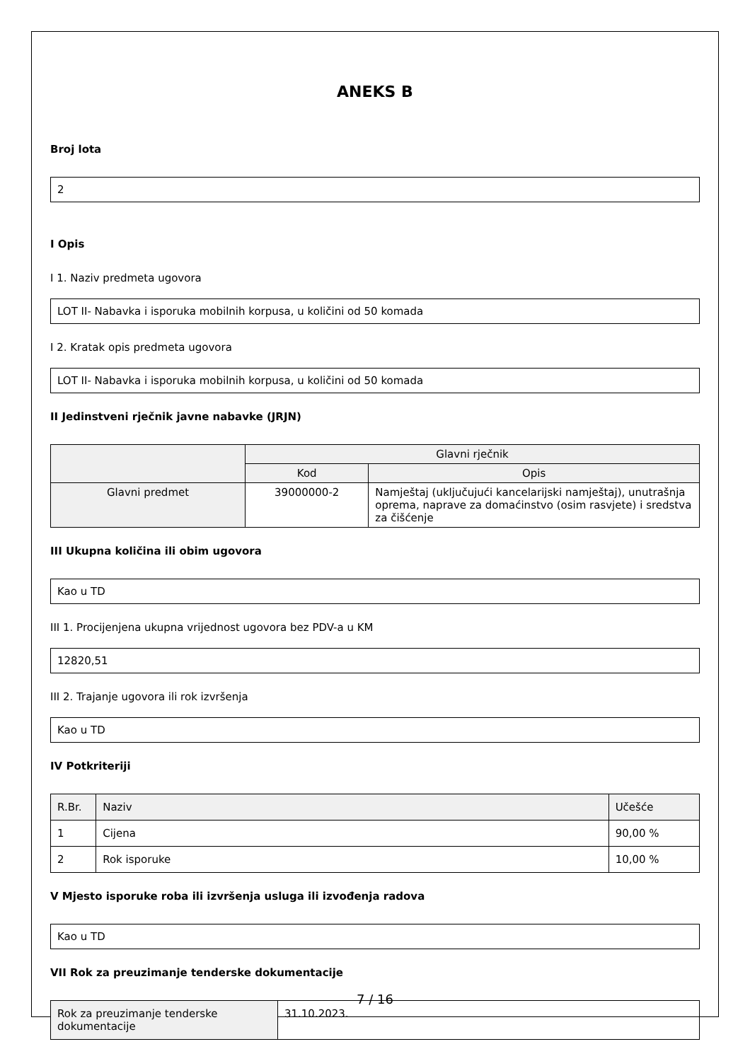ANEKS B
Broj lota
2
I Opis
I 1. Naziv predmeta ugovora
LOT II- Nabavka i isporuka mobilnih korpusa, u količini od 50 komada
I 2. Kratak opis predmeta ugovora
LOT II- Nabavka i isporuka mobilnih korpusa, u količini od 50 komada
II Jedinstveni rječnik javne nabavke (JRJN)
| | Glavni rječnik | |
| --- | --- | --- |
| | Kod | Opis |
| Glavni predmet | 39000000-2 | Namještaj (uključujući kancelarijski namještaj), unutrašnja oprema, naprave za domaćinstvo (osim rasvjete) i sredstva za čišćenje |
III Ukupna količina ili obim ugovora
Kao u TD
III 1. Procijenjena ukupna vrijednost ugovora bez PDV-a u KM
12820,51
III 2. Trajanje ugovora ili rok izvršenja
Kao u TD
IV Potkriteriji
| R.Br. | Naziv | Učešće |
| --- | --- | --- |
| 1 | Cijena | 90,00 % |
| 2 | Rok isporuke | 10,00 % |
V Mjesto isporuke roba ili izvršenja usluga ili izvođenja radova
Kao u TD
VII Rok za preuzimanje tenderske dokumentacije
| Rok za preuzimanje tenderske dokumentacije | 31.10.2023. |
7 / 16